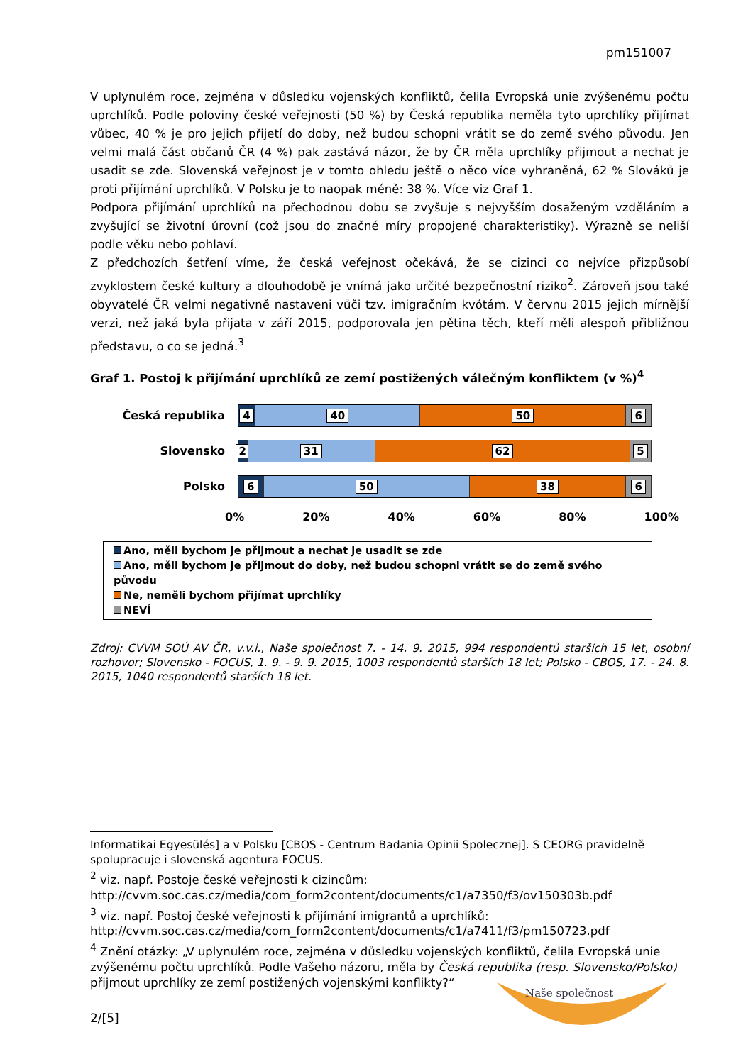pm151007
V uplynulém roce, zejména v důsledku vojenských konfliktů, čelila Evropská unie zvýšenému počtu uprchlíků. Podle poloviny české veřejnosti (50 %) by Česká republika neměla tyto uprchlíky přijímat vůbec, 40 % je pro jejich přijetí do doby, než budou schopni vrátit se do země svého původu. Jen velmi malá část občanů ČR (4 %) pak zastává názor, že by ČR měla uprchlíky přijmout a nechat je usadit se zde. Slovenská veřejnost je v tomto ohledu ještě o něco více vyhraněná, 62 % Slováků je proti přijímání uprchlíků. V Polsku je to naopak méně: 38 %. Více viz Graf 1.
Podpora přijímání uprchlíků na přechodnou dobu se zvyšuje s nejvyšším dosaženým vzděláním a zvyšující se životní úrovní (což jsou do značné míry propojené charakteristiky). Výrazně se neliší podle věku nebo pohlaví.
Z předchozích šetření víme, že česká veřejnost očekává, že se cizinci co nejvíce přizpůsobí zvyklostem české kultury a dlouhodobě je vnímá jako určité bezpečnostní riziko<sup>2</sup>. Zároveň jsou také obyvatelé ČR velmi negativně nastaveni vůči tzv. imigračním kvótám. V červnu 2015 jejich mírnější verzi, než jaká byla přijata v září 2015, podporovala jen pětina těch, kteří měli alespoň přibližnou představu, o co se jedná.<sup>3</sup>
Graf 1. Postoj k přijímání uprchlíků ze zemí postižených válečným konfliktem (v %)<sup>4</sup>
Česká republika
4 40 50 6
Slovensko
2 31 62 5
Polsko
6 50 38 6
0% 20% 40% 60% 80% 100%
Ano, měli bychom je přijmout a nechat je usadit se zde
Ano, měli bychom je přijmout do doby, než budou schopni vrátit se do země svého původu
Ne, neměli bychom přijímat uprchlíky
NEVÍ
Zdroj: CVVM SOÚ AV ČR, v.v.i., Naše společnost 7. - 14. 9. 2015, 994 respondentů starších 15 let, osobní rozhovor; Slovensko - FOCUS, 1. 9. - 9. 9. 2015, 1003 respondentů starších 18 let; Polsko - CBOS, 17. - 24. 8. 2015, 1040 respondentů starších 18 let.
Informatikai Egyesülés] a v Polsku [CBOS - Centrum Badania Opinii Spolecznej]. S CEORG pravidelně spolupracuje i slovenská agentura FOCUS.
<sup>2</sup> viz. např. Postoje české veřejnosti k cizincům:
http://cvvm.soc.cas.cz/media/com_form2content/documents/c1/a7350/f3/ov150303b.pdf
<sup>3</sup> viz. např. Postoj české veřejnosti k přijímání imigrantů a uprchlíků:
http://cvvm.soc.cas.cz/media/com_form2content/documents/c1/a7411/f3/pm150723.pdf
<sup>4</sup> Znění otázky: „V uplynulém roce, zejména v důsledku vojenských konfliktů, čelila Evropská unie zvýšenému počtu uprchlíků. Podle Vašeho názoru, měla by Česká republika (resp. Slovensko/Polsko) přijmout uprchlíky ze zemí postižených vojenskými konflikty?“
Naše společnost
2/[5]